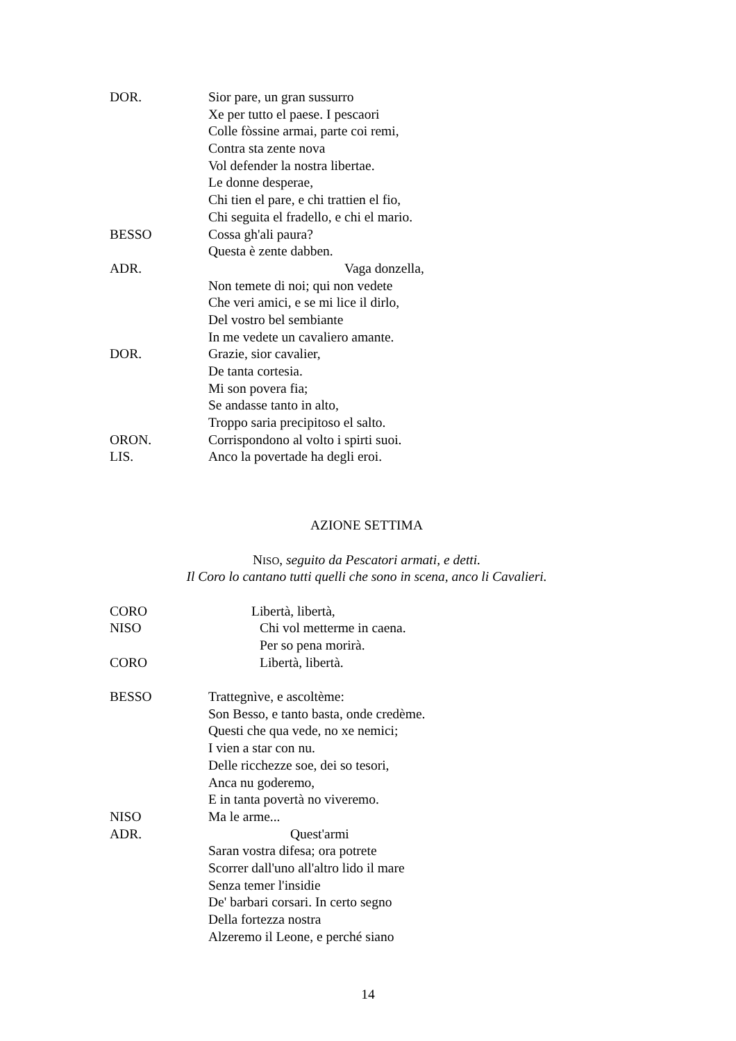DOR. Sior pare, un gran sussurro
Xe per tutto el paese. I pescaori
Colle fòssine armai, parte coi remi,
Contra sta zente nova
Vol defender la nostra libertae.
Le donne desperae,
Chi tien el pare, e chi trattien el fio,
Chi seguita el fradello, e chi el mario.
BESSO Cossa gh'ali paura?
Questa è zente dabben.
ADR. Vaga donzella,
Non temete di noi; qui non vedete
Che veri amici, e se mi lice il dirlo,
Del vostro bel sembiante
In me vedete un cavaliero amante.
DOR. Grazie, sior cavalier,
De tanta cortesia.
Mi son povera fia;
Se andasse tanto in alto,
Troppo saria precipitoso el salto.
ORON. Corrispondono al volto i spirti suoi.
LIS. Anco la povertade ha degli eroi.
AZIONE SETTIMA
NISO, seguito da Pescatori armati, e detti.
Il Coro lo cantano tutti quelli che sono in scena, anco li Cavalieri.
CORO Libertà, libertà,
NISO Chi vol metterme in caena.
Per so pena morirà.
CORO Libertà, libertà.
BESSO Trattegnìve, e ascoltème:
Son Besso, e tanto basta, onde credème.
Questi che qua vede, no xe nemici;
I vien a star con nu.
Delle ricchezze soe, dei so tesori,
Anca nu goderemo,
E in tanta povertà no viveremo.
NISO Ma le arme...
ADR. Quest'armi
Saran vostra difesa; ora potrete
Scorrer dall'uno all'altro lido il mare
Senza temer l'insidie
De' barbari corsari. In certo segno
Della fortezza nostra
Alzeremo il Leone, e perché siano
14